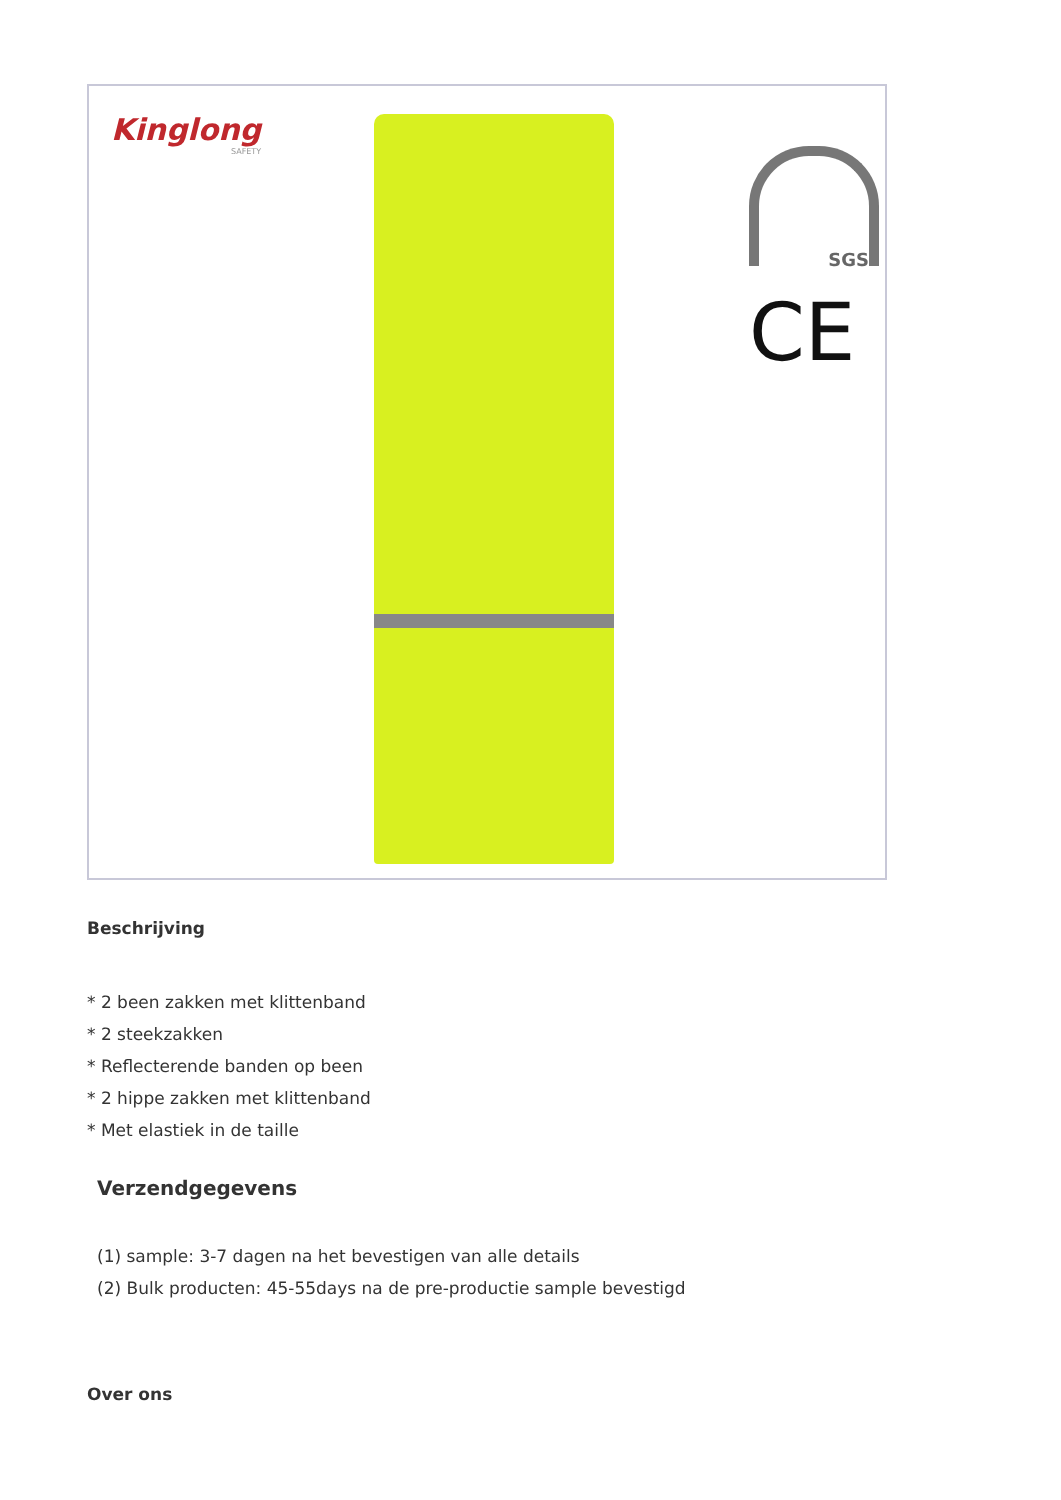Kinglong
SAFETY
SGS
CE
Beschrijving
* 2 been zakken met klittenband
* 2 steekzakken
* Reflecterende banden op been
* 2 hippe zakken met klittenband
* Met elastiek in de taille
Verzendgegevens
(1) sample: 3-7 dagen na het bevestigen van alle details
(2) Bulk producten: 45-55days na de pre-productie sample bevestigd
Over ons